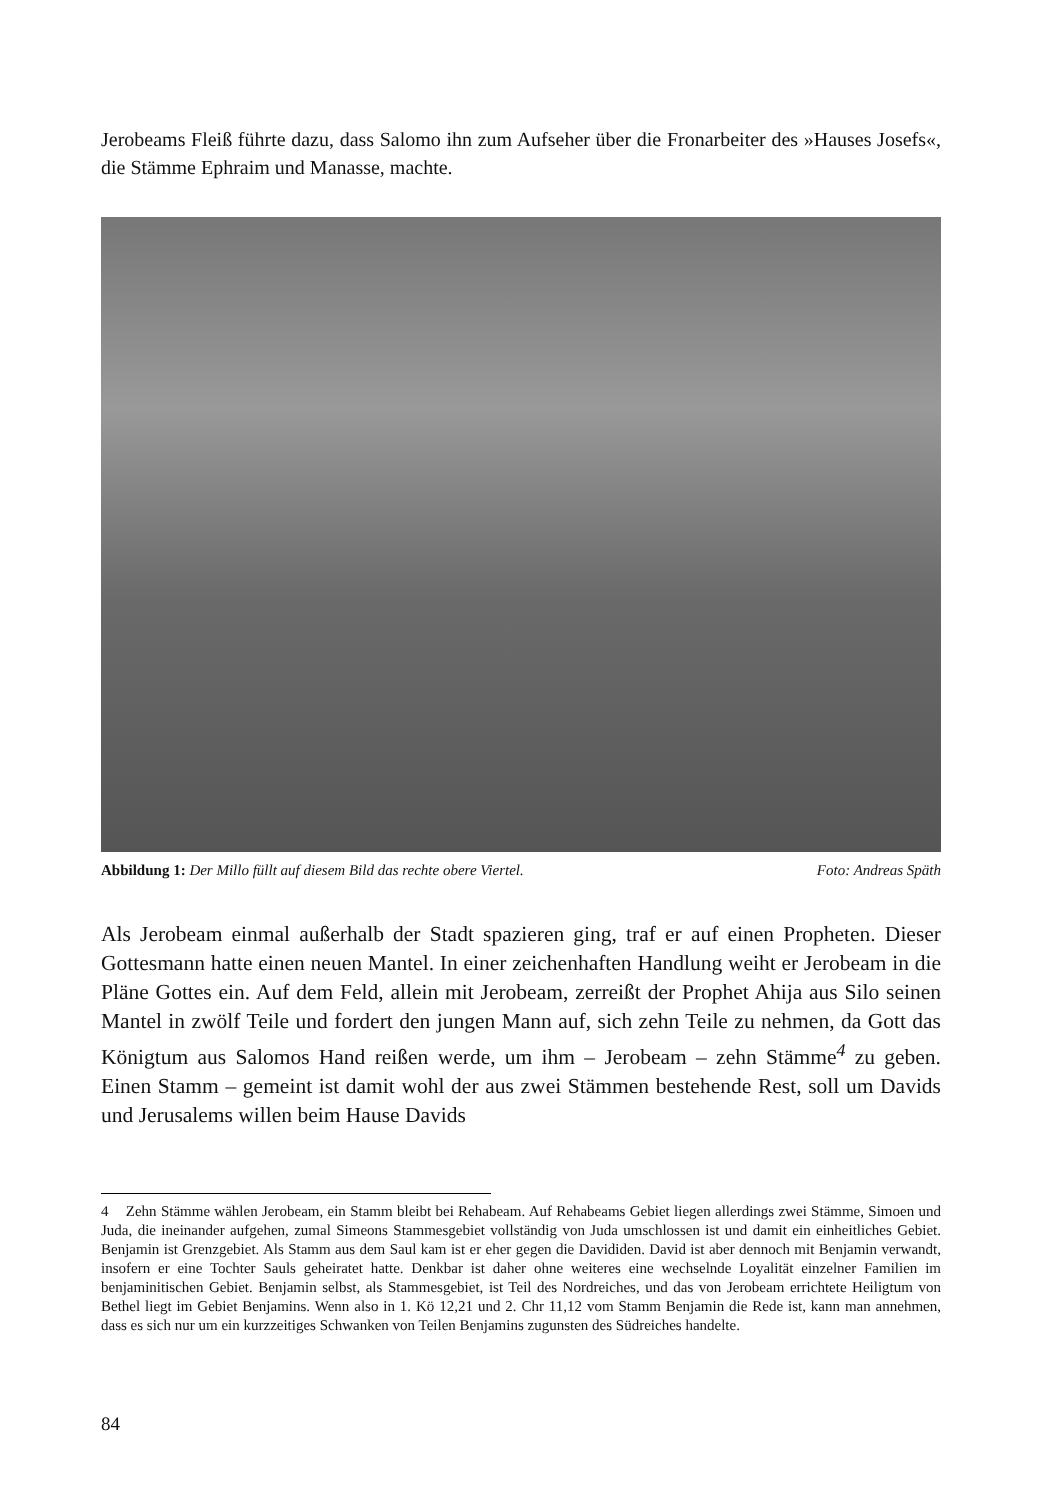Jerobeams Fleiß führte dazu, dass Salomo ihn zum Aufseher über die Fronarbeiter des »Hauses Josefs«, die Stämme Ephraim und Manasse, machte.
Abbildung 1: Der Millo füllt auf diesem Bild das rechte obere Viertel. Foto: Andreas Späth
Als Jerobeam einmal außerhalb der Stadt spazieren ging, traf er auf einen Propheten. Dieser Gottesmann hatte einen neuen Mantel. In einer zeichenhaften Handlung weiht er Jerobeam in die Pläne Gottes ein. Auf dem Feld, allein mit Jerobeam, zerreißt der Prophet Ahija aus Silo seinen Mantel in zwölf Teile und fordert den jungen Mann auf, sich zehn Teile zu nehmen, da Gott das Königtum aus Salomos Hand reißen werde, um ihm – Jerobeam – zehn Stämme<sup>4</sup> zu geben. Einen Stamm – gemeint ist damit wohl der aus zwei Stämmen bestehende Rest, soll um Davids und Jerusalems willen beim Hause Davids
4 Zehn Stämme wählen Jerobeam, ein Stamm bleibt bei Rehabeam. Auf Rehabeams Gebiet liegen allerdings zwei Stämme, Simoen und Juda, die ineinander aufgehen, zumal Simeons Stammesgebiet vollständig von Juda umschlossen ist und damit ein einheitliches Gebiet. Benjamin ist Grenzgebiet. Als Stamm aus dem Saul kam ist er eher gegen die Davididen. David ist aber dennoch mit Benjamin verwandt, insofern er eine Tochter Sauls geheiratet hatte. Denkbar ist daher ohne weiteres eine wechselnde Loyalität einzelner Familien im benjaminitischen Gebiet. Benjamin selbst, als Stammesgebiet, ist Teil des Nordreiches, und das von Jerobeam errichtete Heiligtum von Bethel liegt im Gebiet Benjamins. Wenn also in 1. Kö 12,21 und 2. Chr 11,12 vom Stamm Benjamin die Rede ist, kann man annehmen, dass es sich nur um ein kurzzeitiges Schwanken von Teilen Benjamins zugunsten des Südreiches handelte.
84